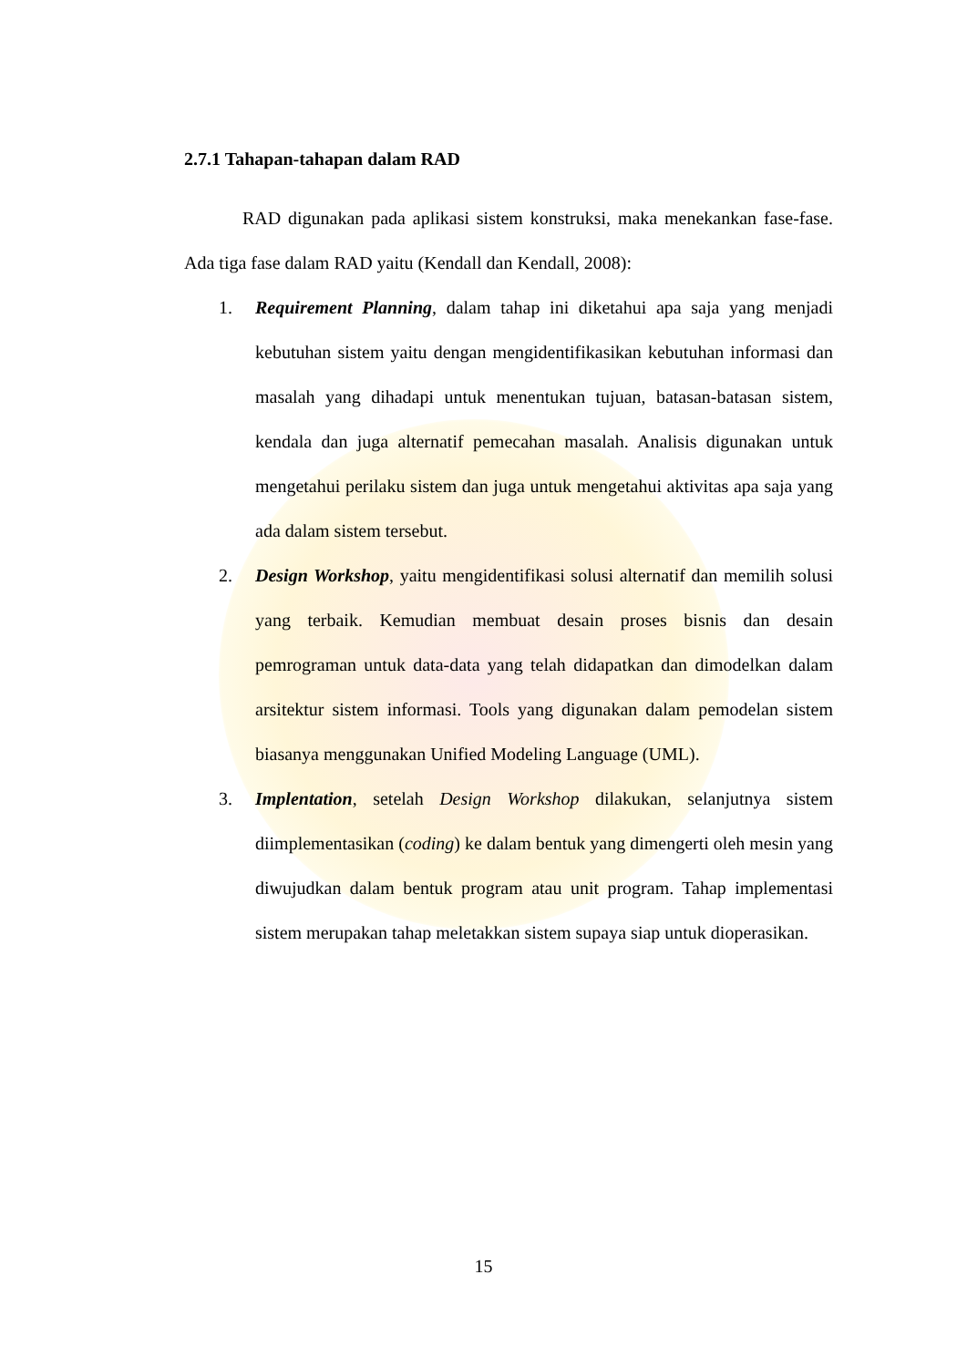2.7.1 Tahapan-tahapan dalam RAD
RAD digunakan pada aplikasi sistem konstruksi, maka menekankan fase-fase. Ada tiga fase dalam RAD yaitu (Kendall dan Kendall, 2008):
1. Requirement Planning, dalam tahap ini diketahui apa saja yang menjadi kebutuhan sistem yaitu dengan mengidentifikasikan kebutuhan informasi dan masalah yang dihadapi untuk menentukan tujuan, batasan-batasan sistem, kendala dan juga alternatif pemecahan masalah. Analisis digunakan untuk mengetahui perilaku sistem dan juga untuk mengetahui aktivitas apa saja yang ada dalam sistem tersebut.
2. Design Workshop, yaitu mengidentifikasi solusi alternatif dan memilih solusi yang terbaik. Kemudian membuat desain proses bisnis dan desain pemrograman untuk data-data yang telah didapatkan dan dimodelkan dalam arsitektur sistem informasi. Tools yang digunakan dalam pemodelan sistem biasanya menggunakan Unified Modeling Language (UML).
3. Implentation, setelah Design Workshop dilakukan, selanjutnya sistem diimplementasikan (coding) ke dalam bentuk yang dimengerti oleh mesin yang diwujudkan dalam bentuk program atau unit program. Tahap implementasi sistem merupakan tahap meletakkan sistem supaya siap untuk dioperasikan.
15